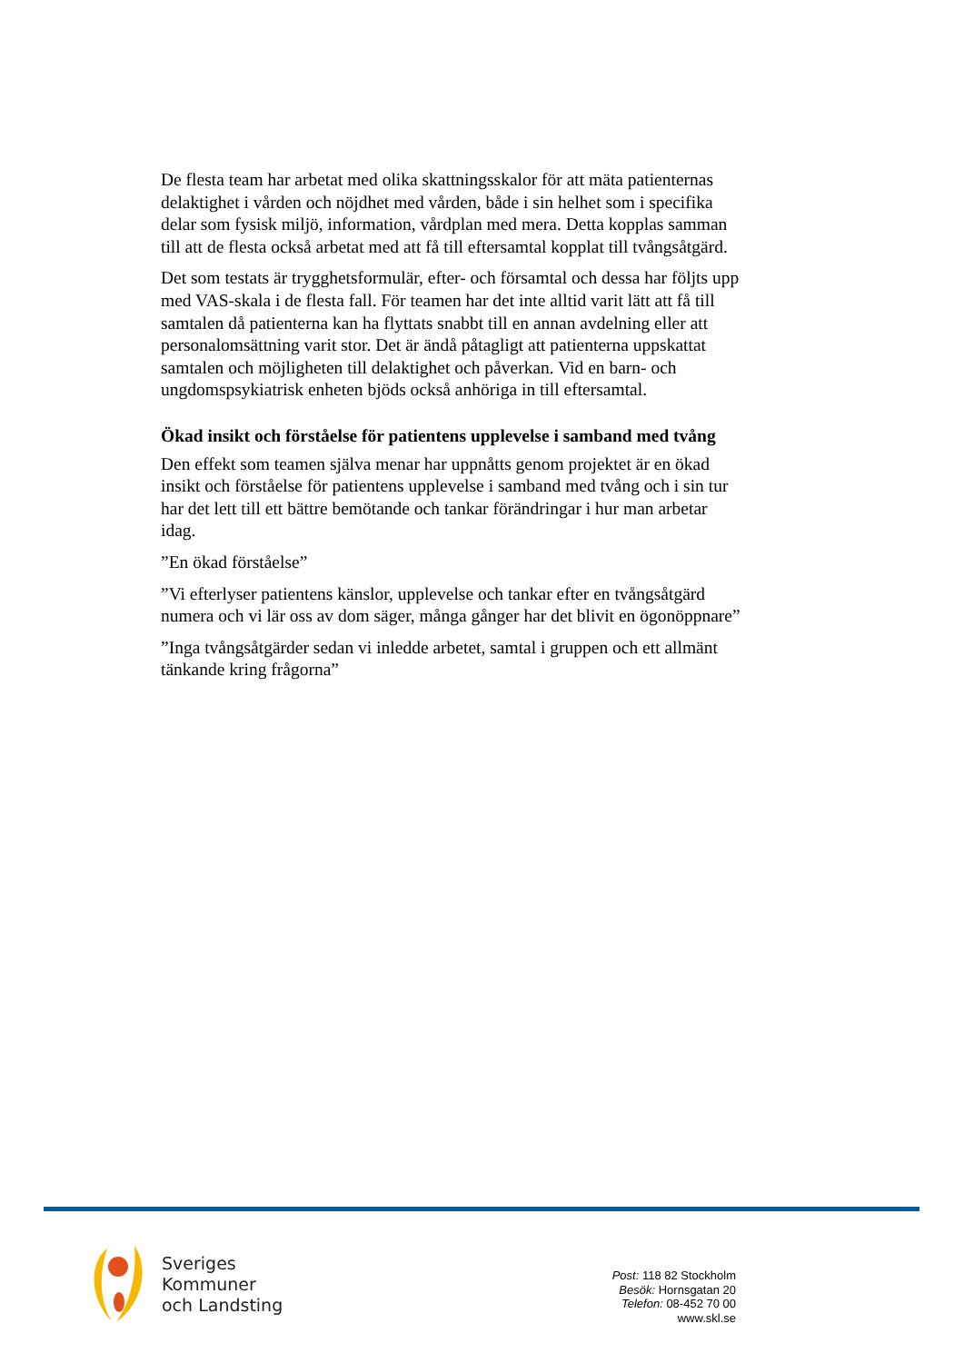De flesta team har arbetat med olika skattningsskalor för att mäta patienternas delaktighet i vården och nöjdhet med vården, både i sin helhet som i specifika delar som fysisk miljö, information, vårdplan med mera. Detta kopplas samman till att de flesta också arbetat med att få till eftersamtal kopplat till tvångsåtgärd.
Det som testats är trygghetsformulär, efter- och församtal och dessa har följts upp med VAS-skala i de flesta fall. För teamen har det inte alltid varit lätt att få till samtalen då patienterna kan ha flyttats snabbt till en annan avdelning eller att personalomsättning varit stor. Det är ändå påtagligt att patienterna uppskattat samtalen och möjligheten till delaktighet och påverkan. Vid en barn- och ungdomspsykiatrisk enheten bjöds också anhöriga in till eftersamtal.
Ökad insikt och förståelse för patientens upplevelse i samband med tvång
Den effekt som teamen själva menar har uppnåtts genom projektet är en ökad insikt och förståelse för patientens upplevelse i samband med tvång och i sin tur har det lett till ett bättre bemötande och tankar förändringar i hur man arbetar idag.
”En ökad förståelse”
”Vi efterlyser patientens känslor, upplevelse och tankar efter en tvångsåtgärd numera och vi lär oss av dom säger, många gånger har det blivit en ögonöppnare”
”Inga tvångsåtgärder sedan vi inledde arbetet, samtal i gruppen och ett allmänt tänkande kring frågorna”
Sveriges
Kommuner
och Landsting
Post: 118 82 Stockholm
Besök: Hornsgatan 20
Telefon: 08-452 70 00
www.skl.se